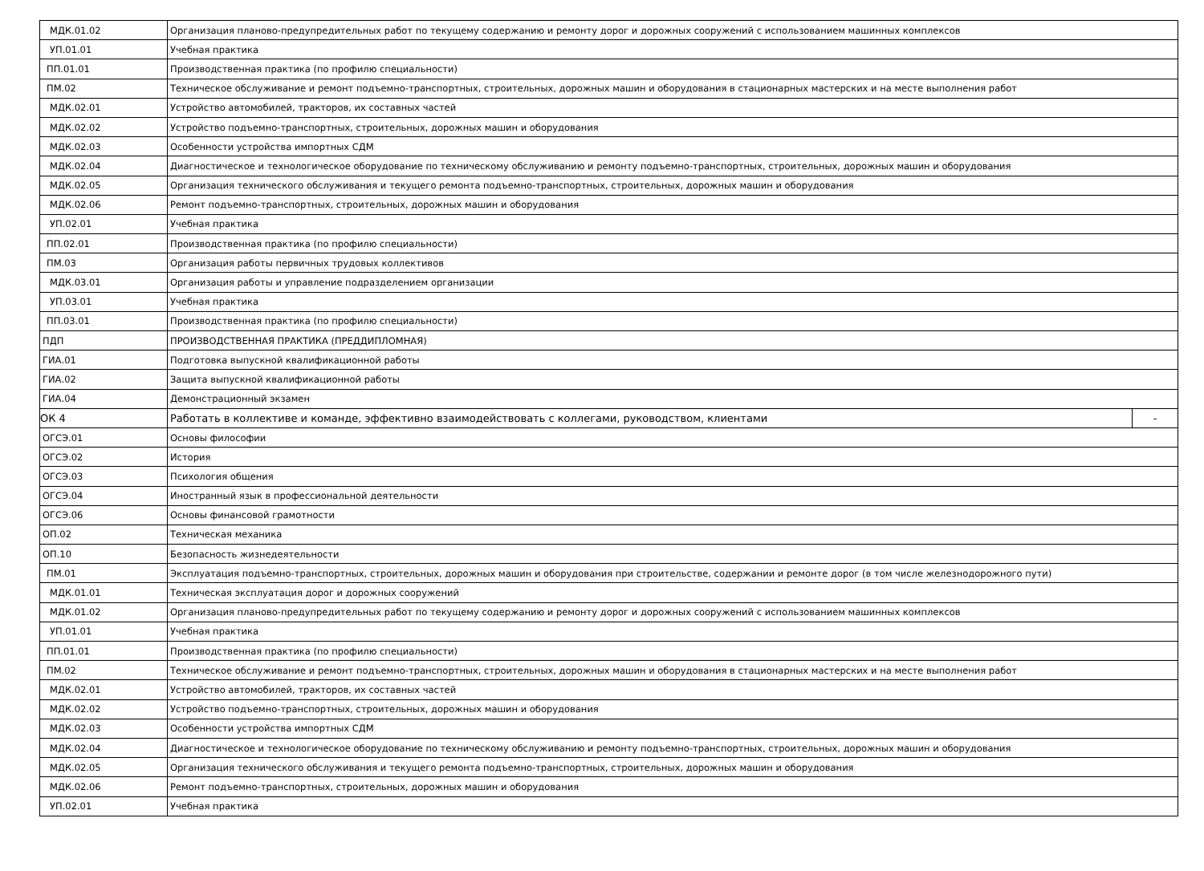| МДК.01.02 | Организация планово-предупредительных работ по текущему содержанию и ремонту дорог и дорожных сооружений с использованием машинных комплексов | |
| УП.01.01 | Учебная практика | |
| ПП.01.01 | Производственная практика (по профилю специальности) | |
| ПМ.02 | Техническое обслуживание и ремонт подъемно-транспортных, строительных, дорожных машин и оборудования в стационарных мастерских и на месте выполнения работ | |
| МДК.02.01 | Устройство автомобилей, тракторов, их составных частей | |
| МДК.02.02 | Устройство подъемно-транспортных, строительных, дорожных машин и оборудования | |
| МДК.02.03 | Особенности устройства импортных СДМ | |
| МДК.02.04 | Диагностическое и технологическое оборудование по техническому обслуживанию и ремонту подъемно-транспортных, строительных, дорожных машин и оборудования | |
| МДК.02.05 | Организация технического обслуживания и текущего ремонта подъемно-транспортных, строительных, дорожных машин и оборудования | |
| МДК.02.06 | Ремонт подъемно-транспортных, строительных, дорожных машин и оборудования | |
| УП.02.01 | Учебная практика | |
| ПП.02.01 | Производственная практика (по профилю специальности) | |
| ПМ.03 | Организация работы первичных трудовых коллективов | |
| МДК.03.01 | Организация работы и управление подразделением организации | |
| УП.03.01 | Учебная практика | |
| ПП.03.01 | Производственная практика (по профилю специальности) | |
| ПДП | ПРОИЗВОДСТВЕННАЯ ПРАКТИКА (ПРЕДДИПЛОМНАЯ) | |
| ГИА.01 | Подготовка выпускной квалификационной работы | |
| ГИА.02 | Защита выпускной квалификационной работы | |
| ГИА.04 | Демонстрационный экзамен | |
| ОК 4 | Работать в коллективе и команде, эффективно взаимодействовать с коллегами, руководством, клиентами | - |
| ОГСЭ.01 | Основы философии | |
| ОГСЭ.02 | История | |
| ОГСЭ.03 | Психология общения | |
| ОГСЭ.04 | Иностранный язык в профессиональной деятельности | |
| ОГСЭ.06 | Основы финансовой грамотности | |
| ОП.02 | Техническая механика | |
| ОП.10 | Безопасность жизнедеятельности | |
| ПМ.01 | Эксплуатация подъемно-транспортных, строительных, дорожных машин и оборудования при строительстве, содержании и ремонте дорог (в том числе железнодорожного пути) | |
| МДК.01.01 | Техническая эксплуатация дорог и дорожных сооружений | |
| МДК.01.02 | Организация планово-предупредительных работ по текущему содержанию и ремонту дорог и дорожных сооружений с использованием машинных комплексов | |
| УП.01.01 | Учебная практика | |
| ПП.01.01 | Производственная практика (по профилю специальности) | |
| ПМ.02 | Техническое обслуживание и ремонт подъемно-транспортных, строительных, дорожных машин и оборудования в стационарных мастерских и на месте выполнения работ | |
| МДК.02.01 | Устройство автомобилей, тракторов, их составных частей | |
| МДК.02.02 | Устройство подъемно-транспортных, строительных, дорожных машин и оборудования | |
| МДК.02.03 | Особенности устройства импортных СДМ | |
| МДК.02.04 | Диагностическое и технологическое оборудование по техническому обслуживанию и ремонту подъемно-транспортных, строительных, дорожных машин и оборудования | |
| МДК.02.05 | Организация технического обслуживания и текущего ремонта подъемно-транспортных, строительных, дорожных машин и оборудования | |
| МДК.02.06 | Ремонт подъемно-транспортных, строительных, дорожных машин и оборудования | |
| УП.02.01 | Учебная практика | |